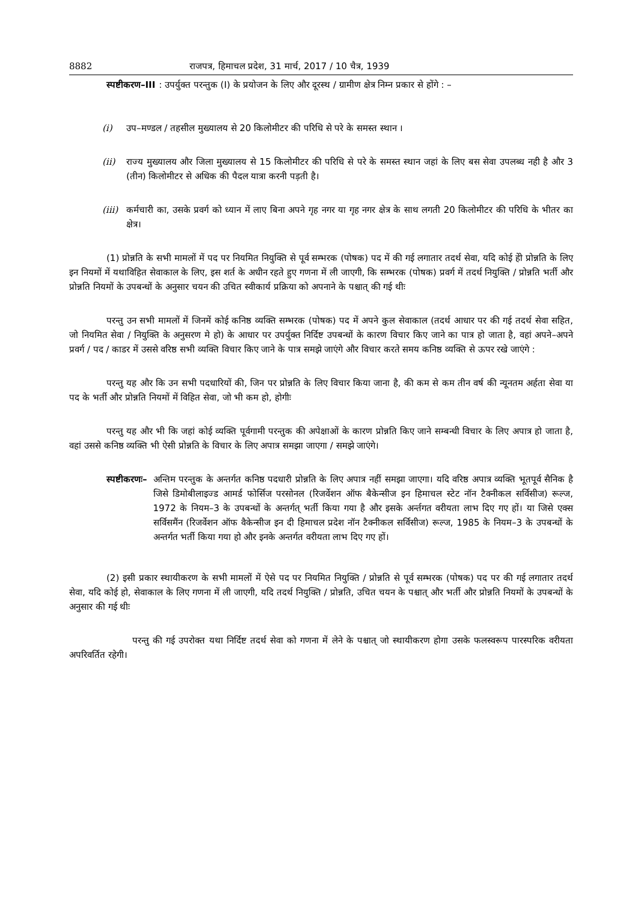8882 राजपत्र, हिमाचल प्रदेश, 31 मार्च, 2017 / 10 चैत्र, 1939
स्पष्टीकरण–III: उपर्युक्त परन्तुक (I) के प्रयोजन के लिए और दूरस्थ / ग्रामीण क्षेत्र निम्न प्रकार से होंगे : –
(i) उप–मण्डल / तहसील मुख्यालय से 20 किलोमीटर की परिधि से परे के समस्त स्थान ।
(ii) राज्य मुख्यालय और जिला मुख्यालय से 15 किलोमीटर की परिधि से परे के समस्त स्थान जहां के लिए बस सेवा उपलब्ध नही है और 3 (तीन) किलोमीटर से अधिक की पैदल यात्रा करनी पड़ती है।
(iii) कर्मचारी का, उसके प्रवर्ग को ध्यान में लाए बिना अपने गृह नगर या गृह नगर क्षेत्र के साथ लगती 20 किलोमीटर की परिधि के भीतर का क्षेत्र।
(1) प्रोन्नति के सभी मामलों में पद पर नियमित नियुक्ति से पूर्व सम्भरक (पोषक) पद में की गई लगातार तदर्थ सेवा, यदि कोई हेो प्रोन्नति के लिए इन नियमों में यथाविहित सेवाकाल के लिए, इस शर्त के अधीन रहते हुए गणना में ली जाएगी, कि सम्भरक (पोषक) प्रवर्ग में तदर्थ नियुक्ति / प्रोन्नति भर्ती और प्रोन्नति नियमों के उपबन्धों के अनुसार चयन की उचित स्वीकार्य प्रक्रिया को अपनाने के पश्चात् की गई थीः
परन्तु उन सभी मामलों में जिनमें कोई कनिष्ठ व्यक्ति सम्भरक (पोषक) पद में अपने कुल सेवाकाल (तदर्थ आधार पर की गई तदर्थ सेवा सहित, जो नियमित सेवा / नियुक्ति के अनुसरण मे हो) के आधार पर उपर्युक्त निर्दिष्ट उपबन्धों के कारण विचार किए जाने का पात्र हो जाता है, वहां अपने–अपने प्रवर्ग / पद / काडर में उससे वरिष्ठ सभी व्यक्ति विचार किए जाने के पात्र समझे जाएंगे और विचार करते समय कनिष्ठ व्यक्ति से ऊपर रखे जाएंगे :
परन्तु यह और कि उन सभी पदधारियों की, जिन पर प्रोन्नति के लिए विचार किया जाना है, की कम से कम तीन वर्ष की न्यूनतम अर्हता सेवा या पद के भर्ती और प्रोन्नति नियमों में विहित सेवा, जो भी कम हो, होगीः
परन्तु यह और भी कि जहां कोई व्यक्ति पूर्वगामी परन्तुक की अपेक्षाओं के कारण प्रोन्नति किए जाने सम्बन्धी विचार के लिए अपात्र हो जाता है, वहां उससे कनिष्ठ व्यक्ति भी ऐसी प्रोन्नति के विचार के लिए अपात्र समझा जाएगा / समझे जाएंगे।
स्पष्टीकरणः– अन्तिम परन्तुक के अन्तर्गत कनिष्ठ पदधारी प्रोन्नति के लिए अपात्र नहीं समझा जाएगा। यदि वरिष्ठ अपात्र व्यक्ति भूतपूर्व सैनिक है जिसे डिमोबीलाइज्ड आमर्ड फोर्सिज परसोनल (रिजर्वेशन ऑफ बैकेन्सीज इन हिमाचल स्टेट नॉन टैक्नीकल सर्विसीज) रूल्ज, 1972 के नियम–3 के उपबन्धों के अन्तर्गत् भर्ती किया गया है और इसके अर्न्तगत वरीयता लाभ दिए गए हों। या जिसे एक्स सर्विसमैंन (रिजर्वेशन ऑफ वैकेन्सीज इन दी हिमाचल प्रदेश नॉन टैक्नीकल सर्विसीज) रूल्ज, 1985 के नियम–3 के उपबन्धों के अन्तर्गत भर्ती किया गया हो और इनके अन्तर्गत वरीयता लाभ दिए गए हों।
(2) इसी प्रकार स्थायीकरण के सभी मामलों में ऐसे पद पर नियमित नियुक्ति / प्रोन्नति से पूर्व सम्भरक (पोषक) पद पर की गई लगातार तदर्थ सेवा, यदि कोई हो, सेवाकाल के लिए गणना में ली जाएगी, यदि तदर्थ नियुक्ति / प्रोन्नति, उचित चयन के पश्चात् और भर्ती और प्रोन्नति नियमों के उपबन्धों के अनुसार की गई थीः
परन्तु की गई उपरोक्त यथा निर्दिष्ट तदर्थ सेवा को गणना में लेने के पश्चात् जो स्थायीकरण होगा उसके फलस्वरूप पारस्परिक वरीयता अपरिवर्तित रहेगी।